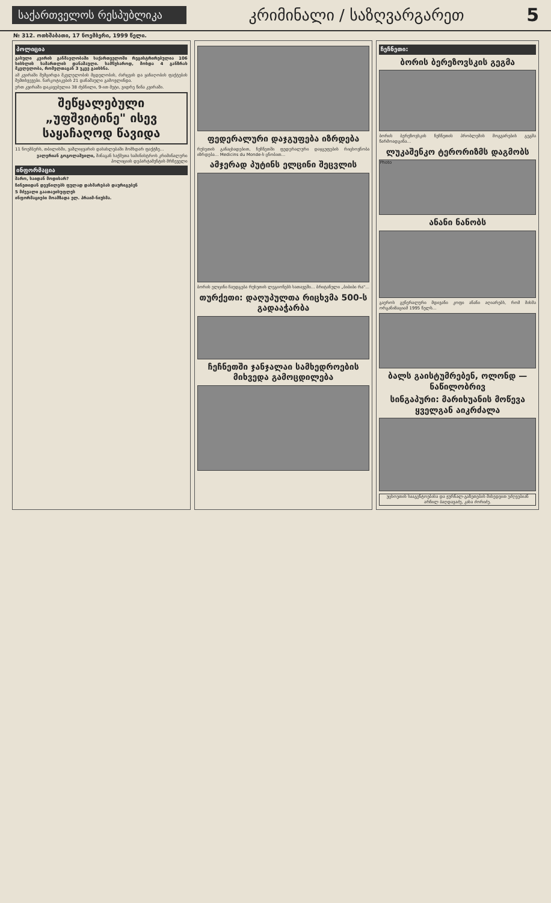საქართველოს რესპუბლიკა
კრიმინალი / საზღვარგარეთ
5
№ 312. ოთხშაბათი, 17 ნოემბერი, 1999 წელი.
პოლიცია
გასული კვირის განმავლობაში საქართველოში რეგისტრირებულია 106 სისხლის სამართლის დანაშაული. სამწუხაროდ, მოხდა 4 განზრახ მკვლელობა, რომელთაგან 3 უკვე გაიხსნა.
ამ კვირაში შემცირდა მკვლელობის მცდელობის, ძარცვის და ყაჩაღობის ფაქტების შემთხვევები. ნარკოტიკების 21 დანაშაული გამოვლინდა.
ერთ კვირაში დაკავებულია 38 ძებნილი, 9-ით მეტი, ვიდრე წინა კვირაში.
შეწყალებული „უფშვიტინე" ისევ საყაჩაღოდ წავიდა
11 ნოემბერს, თბილისში, ვაშლიჯვარის დასახლებაში მომხდარ ფაქტზე...
ვალერიან გოგოლაშვილი, შინაგან საქმეთა სამინისტროს კრიმინალური პოლიციის დეპარტამენტის მრჩეველი
ინფორმაცია
შარო, საიდან მოდიხარ?
ჩინეთიდან დევნილებს ფულად დახმარებას დაურიგებენ
5 მძევალი გაათავისუფლეს
ინფორმაციები მოამზადა ელ. პრაიმ-ნიუსმა.
ფედერალური დაჯგუფება იზრდება
რუსეთის განაცხადებით, ჩეჩნეთში ფედერალური დაჯგუფების რიცხოვნობა იზრდება... Medicins du Monde-ს ცნობით...
ამჯერად პუტინს ელცინი შეცვლის
ბორის ელცინი ჩაუდგება რუსეთის ლეგიონებს სათავეში... ბრიტანული „ბიბიბი რა"...
თურქეთი: დაღუპულთა რიცხვმა 500-ს გადააჭარბა
ჩეჩნეთში ჯანჯალაი სამხედროების მიხვედა გამოცდილება
ჩეჩნეთი:
ბორის ბერეზოვსკის გეგმა
ბორის ბერეზოვსკის ჩეჩნეთის პრობლემის მოგვარების გეგმა წარმოადგინა...
ლუკაშენკო ტერორიზმს დაგმობს
Photo
ანანი ნანობს
გაეროს გენერალური მდივანი კოფი ანანი აღიარებს, რომ მისმა ორგანიზაციამ 1995 წელს...
ბალს გაისტუმრებენ, ოლონდ — ნაწილობრივ
სინგაპური: მარიხუანის მოწევა ყველგან აიკრძალა
უცხოეთის სააგენტოებისა და ჟურნალ-გაზეთების მიხედვით უძღვებიან არჩილ ბაღდავაძე, კახა ძორიძე.